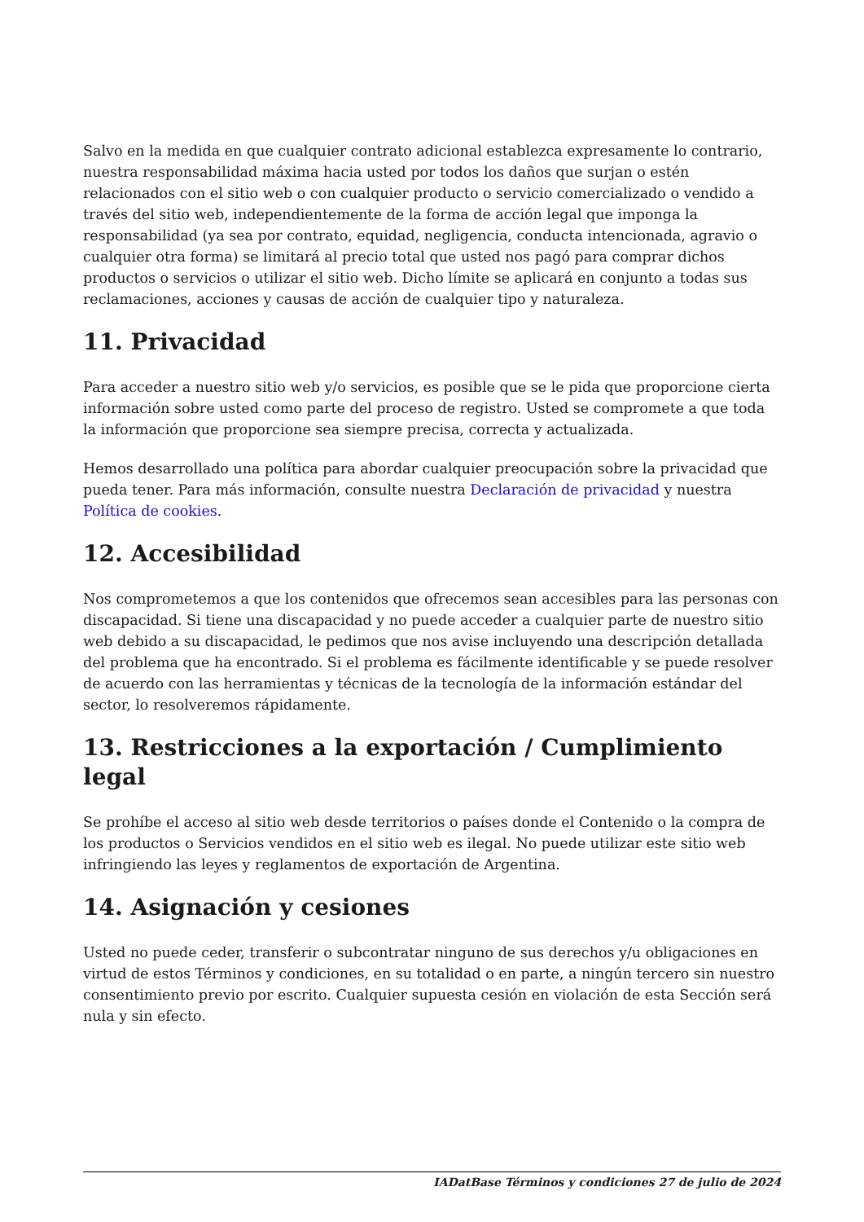Salvo en la medida en que cualquier contrato adicional establezca expresamente lo contrario, nuestra responsabilidad máxima hacia usted por todos los daños que surjan o estén relacionados con el sitio web o con cualquier producto o servicio comercializado o vendido a través del sitio web, independientemente de la forma de acción legal que imponga la responsabilidad (ya sea por contrato, equidad, negligencia, conducta intencionada, agravio o cualquier otra forma) se limitará al precio total que usted nos pagó para comprar dichos productos o servicios o utilizar el sitio web. Dicho límite se aplicará en conjunto a todas sus reclamaciones, acciones y causas de acción de cualquier tipo y naturaleza.
11. Privacidad
Para acceder a nuestro sitio web y/o servicios, es posible que se le pida que proporcione cierta información sobre usted como parte del proceso de registro. Usted se compromete a que toda la información que proporcione sea siempre precisa, correcta y actualizada.
Hemos desarrollado una política para abordar cualquier preocupación sobre la privacidad que pueda tener. Para más información, consulte nuestra Declaración de privacidad y nuestra Política de cookies.
12. Accesibilidad
Nos comprometemos a que los contenidos que ofrecemos sean accesibles para las personas con discapacidad. Si tiene una discapacidad y no puede acceder a cualquier parte de nuestro sitio web debido a su discapacidad, le pedimos que nos avise incluyendo una descripción detallada del problema que ha encontrado. Si el problema es fácilmente identificable y se puede resolver de acuerdo con las herramientas y técnicas de la tecnología de la información estándar del sector, lo resolveremos rápidamente.
13. Restricciones a la exportación / Cumplimiento legal
Se prohíbe el acceso al sitio web desde territorios o países donde el Contenido o la compra de los productos o Servicios vendidos en el sitio web es ilegal. No puede utilizar este sitio web infringiendo las leyes y reglamentos de exportación de Argentina.
14. Asignación y cesiones
Usted no puede ceder, transferir o subcontratar ninguno de sus derechos y/u obligaciones en virtud de estos Términos y condiciones, en su totalidad o en parte, a ningún tercero sin nuestro consentimiento previo por escrito. Cualquier supuesta cesión en violación de esta Sección será nula y sin efecto.
IADatBase Términos y condiciones 27 de julio de 2024